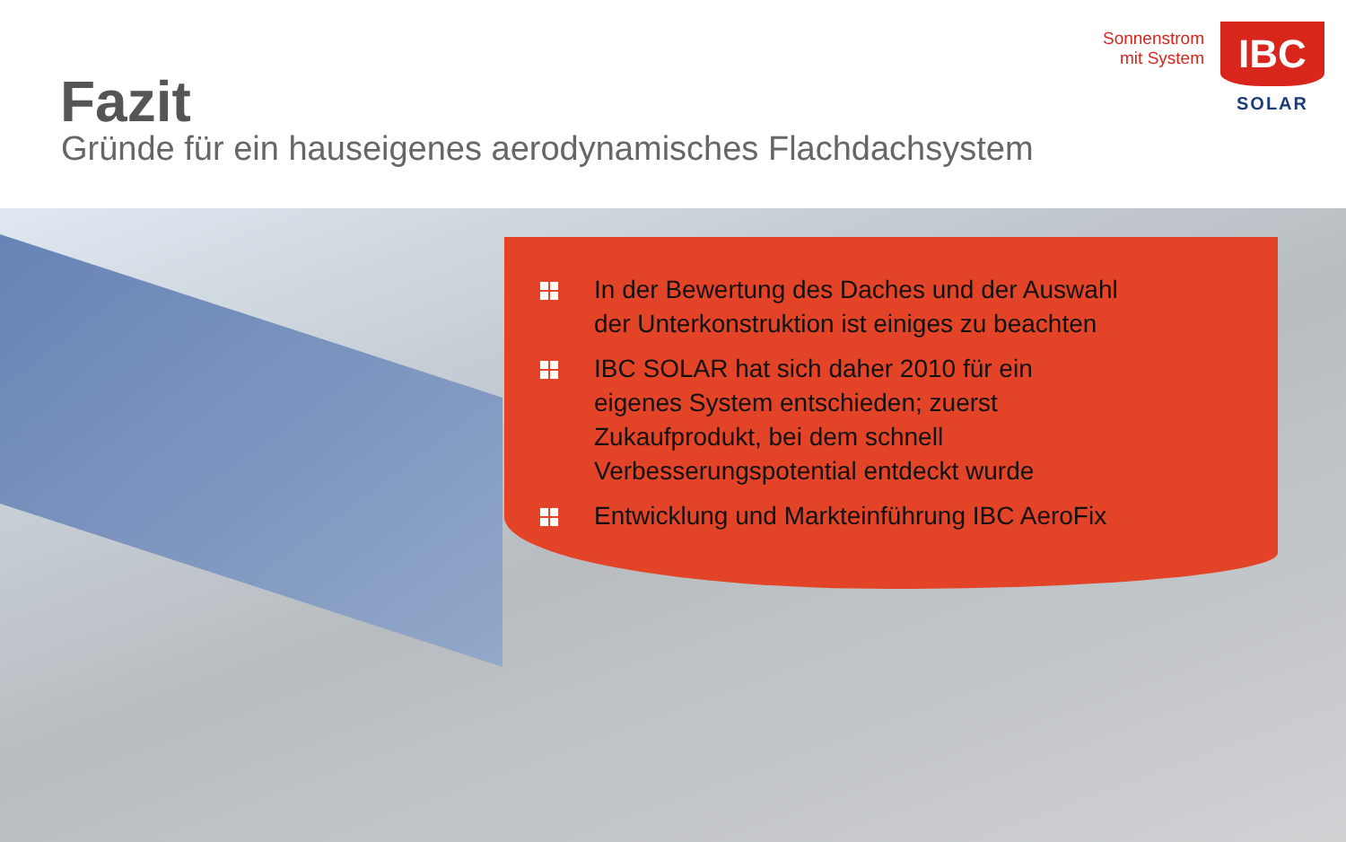Fazit
Gründe für ein hauseigenes aerodynamisches Flachdachsystem
Sonnenstrom
mit System
IBC
SOLAR
In der Bewertung des Daches und der Auswahl
der Unterkonstruktion ist einiges zu beachten
IBC SOLAR hat sich daher 2010 für ein
eigenes System entschieden; zuerst
Zukaufprodukt, bei dem schnell
Verbesserungspotential entdeckt wurde
Entwicklung und Markteinführung IBC AeroFix